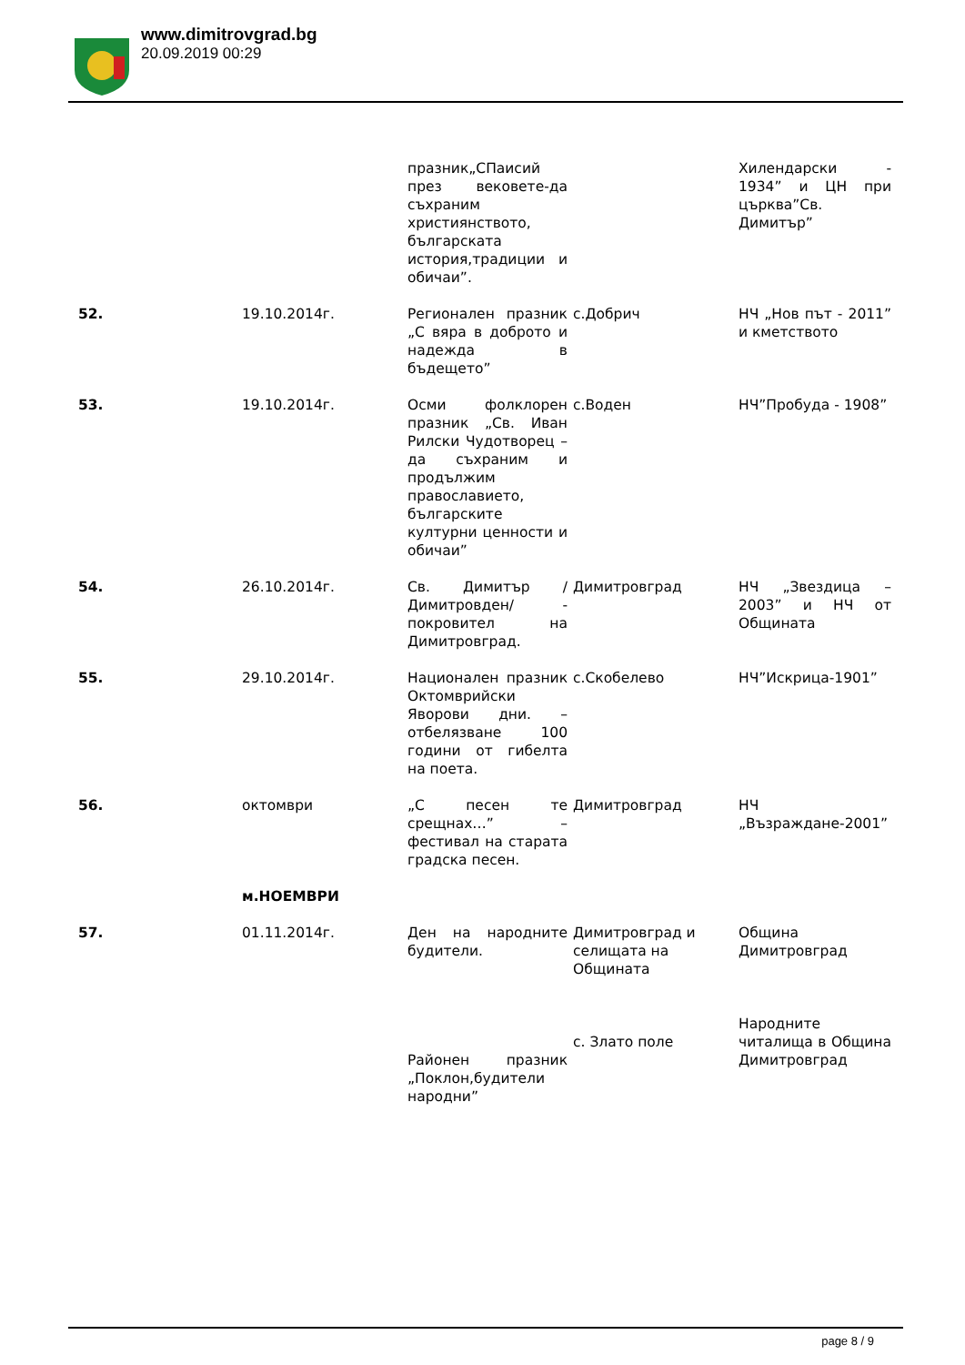www.dimitrovgrad.bg
20.09.2019 00:29
| | | празник„СПаисий през вековете-да съхраним християнството, българската история,традиции и обичаи”. | | Хилендарски - 1934” и ЦН при църква”Св. Димитър” |
| 52. | 19.10.2014г. | Регионален празник „С вяра в доброто и надежда в бъдещето” | с.Добрич | НЧ „Нов път - 2011” и кметството |
| 53. | 19.10.2014г. | Осми фолклорен празник „Св. Иван Рилски Чудотворец – да съхраним и продължим православието, българските културни ценности и обичаи” | с.Воден | НЧ”Пробуда - 1908” |
| 54. | 26.10.2014г. | Св. Димитър /Димитровден/ - покровител на Димитровград. | Димитровград | НЧ „Звездица – 2003” и НЧ от Общината |
| 55. | 29.10.2014г. | Национален празник Октомврийски Яворови дни. – отбелязване 100 години от гибелта на поета. | с.Скобелево | НЧ”Искрица-1901” |
| 56. | октомври | „С песен те срещнах…” – фестивал на старата градска песен. | Димитровград | НЧ „Възраждане-2001” |
| | м.НОЕМВРИ | | | |
| 57. | 01.11.2014г. | Ден на народните будители. | Димитровград и селищата на Общината | Община Димитровград |
| | | Районен празник „Поклон,будители народни” | с. Злато поле | Народните читалища в Община Димитровград |
page 8 / 9